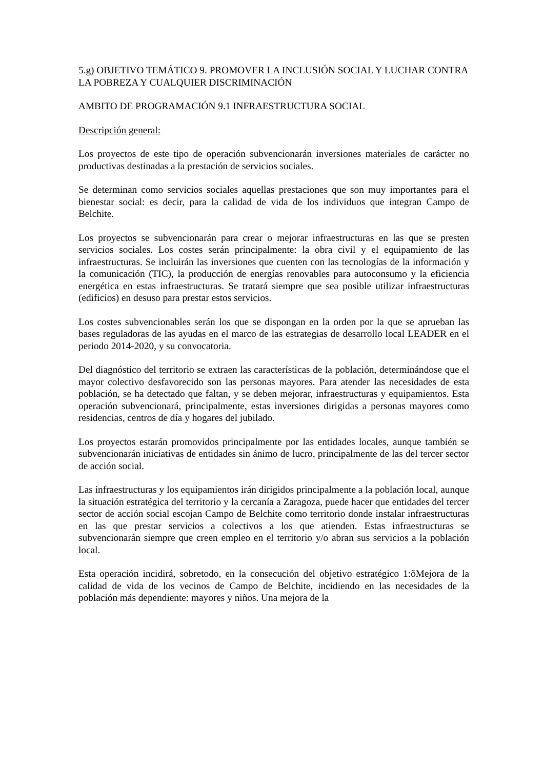5.g) OBJETIVO TEMÁTICO 9. PROMOVER LA INCLUSIÓN SOCIAL Y LUCHAR CONTRA LA POBREZA Y CUALQUIER DISCRIMINACIÓN
AMBITO DE PROGRAMACIÓN 9.1 INFRAESTRUCTURA SOCIAL
Descripción general:
Los proyectos de este tipo de operación subvencionarán inversiones materiales de carácter no productivas destinadas a la prestación de servicios sociales.
Se determinan como servicios sociales aquellas prestaciones que son muy importantes para el bienestar social: es decir, para la calidad de vida de los individuos que integran Campo de Belchite.
Los proyectos se subvencionarán para crear o mejorar infraestructuras en las que se presten servicios sociales. Los costes serán principalmente: la obra civil y el equipamiento de las infraestructuras. Se incluirán las inversiones que cuenten con las tecnologías de la información y la comunicación (TIC), la producción de energías renovables para autoconsumo y la eficiencia energética en estas infraestructuras. Se tratará siempre que sea posible utilizar infraestructuras (edificios) en desuso para prestar estos servicios.
Los costes subvencionables serán los que se dispongan en la orden por la que se aprueban las bases reguladoras de las ayudas en el marco de las estrategias de desarrollo local LEADER en el periodo 2014-2020, y su convocatoria.
Del diagnóstico del territorio se extraen las características de la población, determinándose que el mayor colectivo desfavorecido son las personas mayores. Para atender las necesidades de esta población, se ha detectado que faltan, y se deben mejorar, infraestructuras y equipamientos. Esta operación subvencionará, principalmente, estas inversiones dirigidas a personas mayores como residencias, centros de día y hogares del jubilado.
Los proyectos estarán promovidos principalmente por las entidades locales, aunque también se subvencionarán iniciativas de entidades sin ánimo de lucro, principalmente de las del tercer sector de acción social.
Las infraestructuras y los equipamientos irán dirigidos principalmente a la población local, aunque la situación estratégica del territorio y la cercanía a Zaragoza, puede hacer que entidades del tercer sector de acción social escojan Campo de Belchite como territorio donde instalar infraestructuras en las que prestar servicios a colectivos a los que atienden. Estas infraestructuras se subvencionarán siempre que creen empleo en el territorio y/o abran sus servicios a la población local.
Esta operación incidirá, sobretodo, en la consecución del objetivo estratégico 1:õMejora de la calidad de vida de los vecinos de Campo de Belchite, incidiendo en las necesidades de la población más dependiente: mayores y niños. Una mejora de la